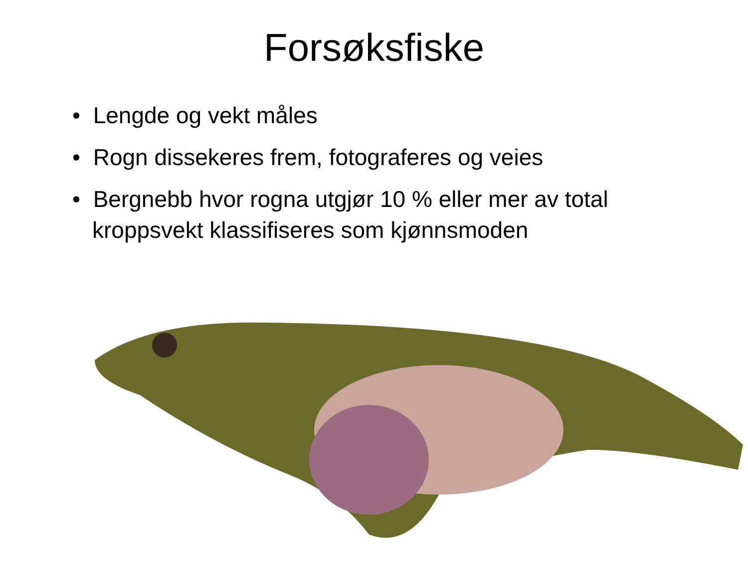Forsøksfiske
• Lengde og vekt måles
• Rogn dissekeres frem, fotograferes og veies
• Bergnebb hvor rogna utgjør 10 % eller mer av total kroppsvekt klassifiseres som kjønnsmoden